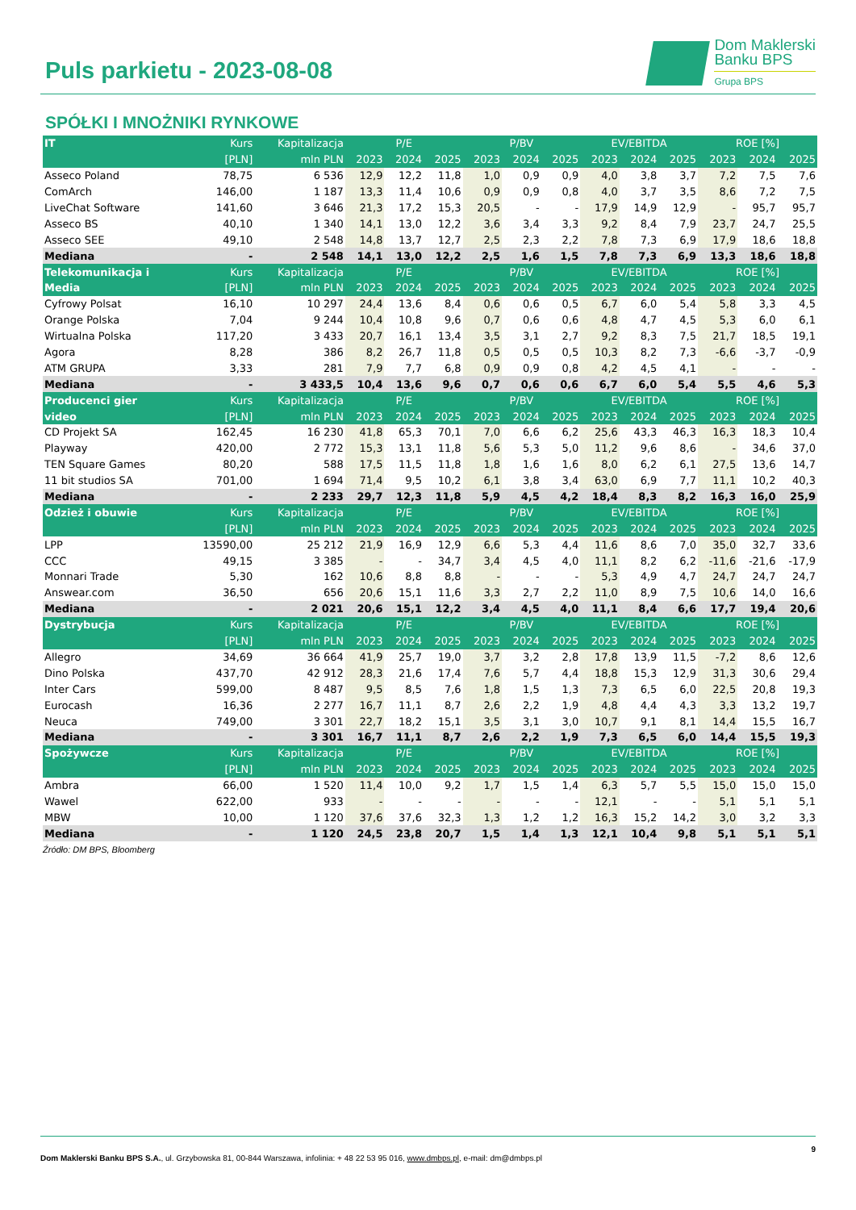Puls parkietu - 2023-08-08
Dom Maklerski
Banku BPS
Grupa BPS
SPÓŁKI I MNOŻNIKI RYNKOWE
| IT | Kurs | Kapitalizacja | P/E | | | P/BV | | | EV/EBITDA | | | ROE [%] | | |
| --- | --- | --- | --- | --- | --- | --- | --- | --- | --- | --- | --- | --- | --- | --- |
| | [PLN] | mln PLN | 2023 | 2024 | 2025 | 2023 | 2024 | 2025 | 2023 | 2024 | 2025 | 2023 | 2024 | 2025 |
| Asseco Poland | 78,75 | 6 536 | 12,9 | 12,2 | 11,8 | 1,0 | 0,9 | 0,9 | 4,0 | 3,8 | 3,7 | 7,2 | 7,5 | 7,6 |
| ComArch | 146,00 | 1 187 | 13,3 | 11,4 | 10,6 | 0,9 | 0,9 | 0,8 | 4,0 | 3,7 | 3,5 | 8,6 | 7,2 | 7,5 |
| LiveChat Software | 141,60 | 3 646 | 21,3 | 17,2 | 15,3 | 20,5 | - | - | 17,9 | 14,9 | 12,9 | - | 95,7 | 95,7 |
| Asseco BS | 40,10 | 1 340 | 14,1 | 13,0 | 12,2 | 3,6 | 3,4 | 3,3 | 9,2 | 8,4 | 7,9 | 23,7 | 24,7 | 25,5 |
| Asseco SEE | 49,10 | 2 548 | 14,8 | 13,7 | 12,7 | 2,5 | 2,3 | 2,2 | 7,8 | 7,3 | 6,9 | 17,9 | 18,6 | 18,8 |
| Mediana | - | 2 548 | 14,1 | 13,0 | 12,2 | 2,5 | 1,6 | 1,5 | 7,8 | 7,3 | 6,9 | 13,3 | 18,6 | 18,8 |
| Telekomunikacja i | Kurs | Kapitalizacja | P/E | | | P/BV | | | EV/EBITDA | | | ROE [%] | | |
| Media | [PLN] | mln PLN | 2023 | 2024 | 2025 | 2023 | 2024 | 2025 | 2023 | 2024 | 2025 | 2023 | 2024 | 2025 |
| Cyfrowy Polsat | 16,10 | 10 297 | 24,4 | 13,6 | 8,4 | 0,6 | 0,6 | 0,5 | 6,7 | 6,0 | 5,4 | 5,8 | 3,3 | 4,5 |
| Orange Polska | 7,04 | 9 244 | 10,4 | 10,8 | 9,6 | 0,7 | 0,6 | 0,6 | 4,8 | 4,7 | 4,5 | 5,3 | 6,0 | 6,1 |
| Wirtualna Polska | 117,20 | 3 433 | 20,7 | 16,1 | 13,4 | 3,5 | 3,1 | 2,7 | 9,2 | 8,3 | 7,5 | 21,7 | 18,5 | 19,1 |
| Agora | 8,28 | 386 | 8,2 | 26,7 | 11,8 | 0,5 | 0,5 | 0,5 | 10,3 | 8,2 | 7,3 | -6,6 | -3,7 | -0,9 |
| ATM GRUPA | 3,33 | 281 | 7,9 | 7,7 | 6,8 | 0,9 | 0,9 | 0,8 | 4,2 | 4,5 | 4,1 | - | - | - |
| Mediana | - | 3 433,5 | 10,4 | 13,6 | 9,6 | 0,7 | 0,6 | 0,6 | 6,7 | 6,0 | 5,4 | 5,5 | 4,6 | 5,3 |
| Producenci gier | Kurs | Kapitalizacja | P/E | | | P/BV | | | EV/EBITDA | | | ROE [%] | | |
| video | [PLN] | mln PLN | 2023 | 2024 | 2025 | 2023 | 2024 | 2025 | 2023 | 2024 | 2025 | 2023 | 2024 | 2025 |
| CD Projekt SA | 162,45 | 16 230 | 41,8 | 65,3 | 70,1 | 7,0 | 6,6 | 6,2 | 25,6 | 43,3 | 46,3 | 16,3 | 18,3 | 10,4 |
| Playway | 420,00 | 2 772 | 15,3 | 13,1 | 11,8 | 5,6 | 5,3 | 5,0 | 11,2 | 9,6 | 8,6 | - | 34,6 | 37,0 |
| TEN Square Games | 80,20 | 588 | 17,5 | 11,5 | 11,8 | 1,8 | 1,6 | 1,6 | 8,0 | 6,2 | 6,1 | 27,5 | 13,6 | 14,7 |
| 11 bit studios SA | 701,00 | 1 694 | 71,4 | 9,5 | 10,2 | 6,1 | 3,8 | 3,4 | 63,0 | 6,9 | 7,7 | 11,1 | 10,2 | 40,3 |
| Mediana | - | 2 233 | 29,7 | 12,3 | 11,8 | 5,9 | 4,5 | 4,2 | 18,4 | 8,3 | 8,2 | 16,3 | 16,0 | 25,9 |
| Odzież i obuwie | Kurs | Kapitalizacja | P/E | | | P/BV | | | EV/EBITDA | | | ROE [%] | | |
| | [PLN] | mln PLN | 2023 | 2024 | 2025 | 2023 | 2024 | 2025 | 2023 | 2024 | 2025 | 2023 | 2024 | 2025 |
| LPP | 13590,00 | 25 212 | 21,9 | 16,9 | 12,9 | 6,6 | 5,3 | 4,4 | 11,6 | 8,6 | 7,0 | 35,0 | 32,7 | 33,6 |
| CCC | 49,15 | 3 385 | - | - | 34,7 | 3,4 | 4,5 | 4,0 | 11,1 | 8,2 | 6,2 | -11,6 | -21,6 | -17,9 |
| Monnari Trade | 5,30 | 162 | 10,6 | 8,8 | 8,8 | - | - | - | 5,3 | 4,9 | 4,7 | 24,7 | 24,7 | 24,7 |
| Answear.com | 36,50 | 656 | 20,6 | 15,1 | 11,6 | 3,3 | 2,7 | 2,2 | 11,0 | 8,9 | 7,5 | 10,6 | 14,0 | 16,6 |
| Mediana | - | 2 021 | 20,6 | 15,1 | 12,2 | 3,4 | 4,5 | 4,0 | 11,1 | 8,4 | 6,6 | 17,7 | 19,4 | 20,6 |
| Dystrybucja | Kurs | Kapitalizacja | P/E | | | P/BV | | | EV/EBITDA | | | ROE [%] | | |
| | [PLN] | mln PLN | 2023 | 2024 | 2025 | 2023 | 2024 | 2025 | 2023 | 2024 | 2025 | 2023 | 2024 | 2025 |
| Allegro | 34,69 | 36 664 | 41,9 | 25,7 | 19,0 | 3,7 | 3,2 | 2,8 | 17,8 | 13,9 | 11,5 | -7,2 | 8,6 | 12,6 |
| Dino Polska | 437,70 | 42 912 | 28,3 | 21,6 | 17,4 | 7,6 | 5,7 | 4,4 | 18,8 | 15,3 | 12,9 | 31,3 | 30,6 | 29,4 |
| Inter Cars | 599,00 | 8 487 | 9,5 | 8,5 | 7,6 | 1,8 | 1,5 | 1,3 | 7,3 | 6,5 | 6,0 | 22,5 | 20,8 | 19,3 |
| Eurocash | 16,36 | 2 277 | 16,7 | 11,1 | 8,7 | 2,6 | 2,2 | 1,9 | 4,8 | 4,4 | 4,3 | 3,3 | 13,2 | 19,7 |
| Neuca | 749,00 | 3 301 | 22,7 | 18,2 | 15,1 | 3,5 | 3,1 | 3,0 | 10,7 | 9,1 | 8,1 | 14,4 | 15,5 | 16,7 |
| Mediana | - | 3 301 | 16,7 | 11,1 | 8,7 | 2,6 | 2,2 | 1,9 | 7,3 | 6,5 | 6,0 | 14,4 | 15,5 | 19,3 |
| Spożywcze | Kurs | Kapitalizacja | P/E | | | P/BV | | | EV/EBITDA | | | ROE [%] | | |
| | [PLN] | mln PLN | 2023 | 2024 | 2025 | 2023 | 2024 | 2025 | 2023 | 2024 | 2025 | 2023 | 2024 | 2025 |
| Ambra | 66,00 | 1 520 | 11,4 | 10,0 | 9,2 | 1,7 | 1,5 | 1,4 | 6,3 | 5,7 | 5,5 | 15,0 | 15,0 | 15,0 |
| Wawel | 622,00 | 933 | - | - | - | - | - | - | 12,1 | - | - | 5,1 | 5,1 | 5,1 |
| MBW | 10,00 | 1 120 | 37,6 | 37,6 | 32,3 | 1,3 | 1,2 | 1,2 | 16,3 | 15,2 | 14,2 | 3,0 | 3,2 | 3,3 |
| Mediana | - | 1 120 | 24,5 | 23,8 | 20,7 | 1,5 | 1,4 | 1,3 | 12,1 | 10,4 | 9,8 | 5,1 | 5,1 | 5,1 |
Źródło: DM BPS, Bloomberg
9
Dom Maklerski Banku BPS S.A., ul. Grzybowska 81, 00-844 Warszawa, infolinia: + 48 22 53 95 016, www.dmbps.pl, e-mail: dm@dmbps.pl